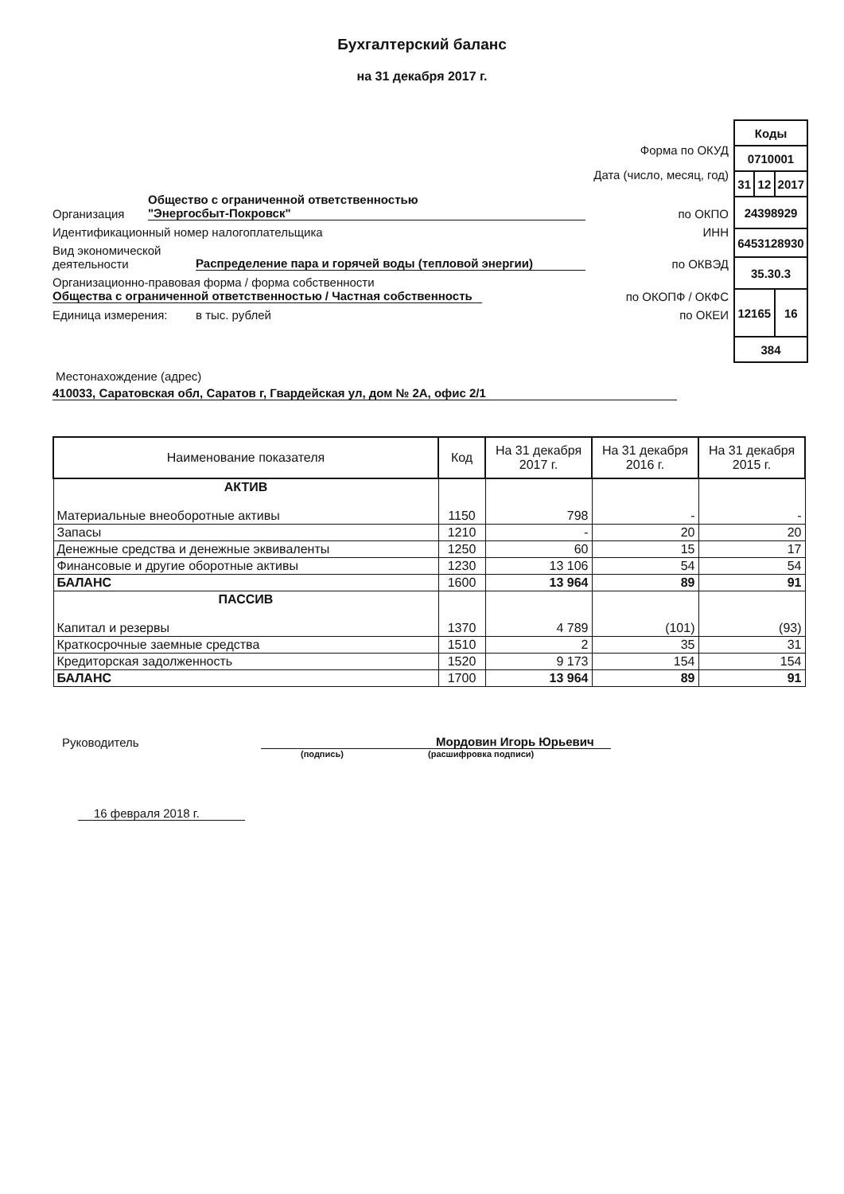Бухгалтерский баланс
на 31 декабря 2017 г.
Форма по ОКУД
Дата (число, месяц, год)
Организация Общество с ограниченной ответственностью
"Энергосбыт-Покровск" по ОКПО
Идентификационный номер налогоплательщика ИНН
Вид экономической деятельности Распределение пара и горячей воды (тепловой энергии) по ОКВЭД
Организационно-правовая форма / форма собственности
Общества с ограниченной ответственностью / Частная собственность по ОКОПФ / ОКФС
Единица измерения: в тыс. рублей по ОКЕИ
| Коды | | |
| 0710001 | | |
| 31 | 12 | 2017 |
| 24398929 | | |
| 6453128930 | | |
| 35.30.3 | | |
| 12165 | | 16 |
| 384 | | |
Местонахождение (адрес)
410033, Саратовская обл, Саратов г, Гвардейская ул, дом № 2А, офис 2/1
| Наименование показателя | Код | На 31 декабря 2017 г. | На 31 декабря 2016 г. | На 31 декабря 2015 г. |
| --- | --- | --- | --- | --- |
| АКТИВ Материальные внеоборотные активы | 1150 | 798 | - | - |
| Запасы | 1210 | - | 20 | 20 |
| Денежные средства и денежные эквиваленты | 1250 | 60 | 15 | 17 |
| Финансовые и другие оборотные активы | 1230 | 13 106 | 54 | 54 |
| БАЛАНС | 1600 | 13 964 | 89 | 91 |
| ПАССИВ Капитал и резервы | 1370 | 4 789 | (101) | (93) |
| Краткосрочные заемные средства | 1510 | 2 | 35 | 31 |
| Кредиторская задолженность | 1520 | 9 173 | 154 | 154 |
| БАЛАНС | 1700 | 13 964 | 89 | 91 |
Руководитель Мордовин Игорь Юрьевич
(подпись) (расшифровка подписи)
16 февраля 2018 г.